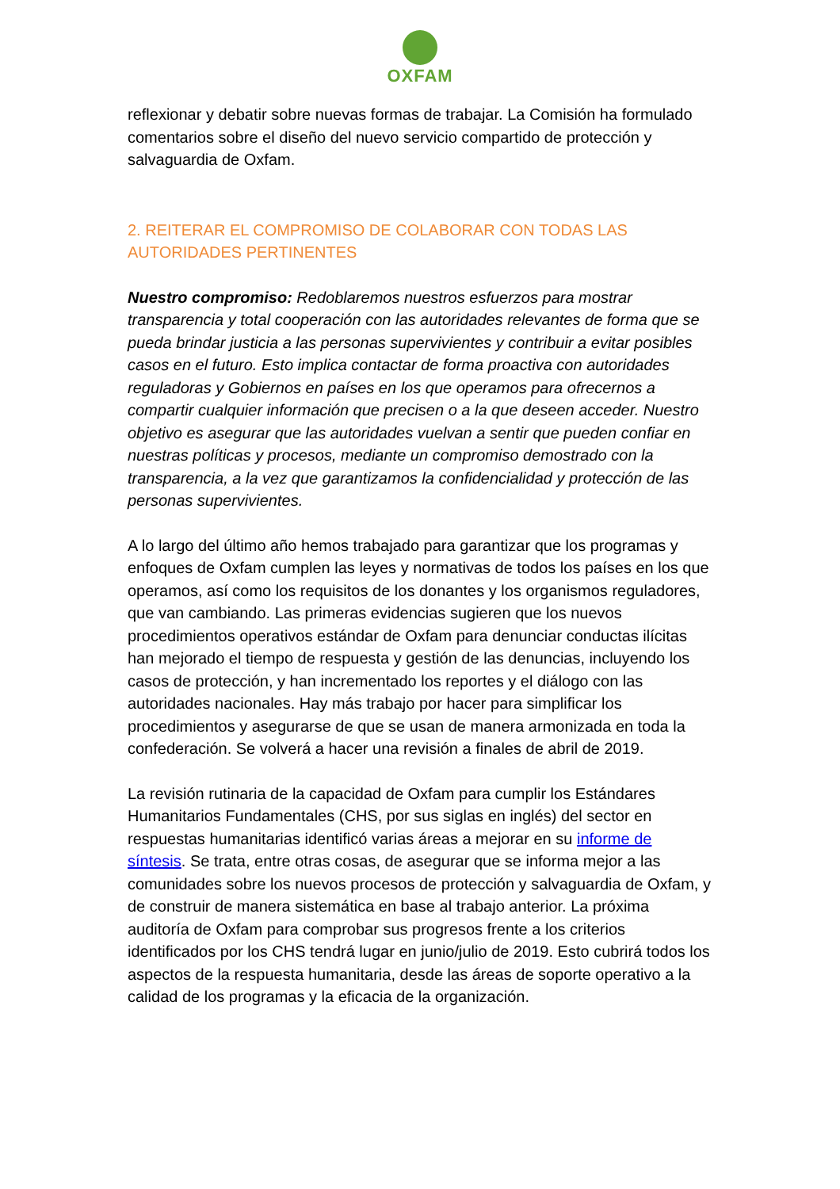OXFAM
reflexionar y debatir sobre nuevas formas de trabajar. La Comisión ha formulado comentarios sobre el diseño del nuevo servicio compartido de protección y salvaguardia de Oxfam.
2. REITERAR EL COMPROMISO DE COLABORAR CON TODAS LAS AUTORIDADES PERTINENTES
Nuestro compromiso: Redoblaremos nuestros esfuerzos para mostrar transparencia y total cooperación con las autoridades relevantes de forma que se pueda brindar justicia a las personas supervivientes y contribuir a evitar posibles casos en el futuro. Esto implica contactar de forma proactiva con autoridades reguladoras y Gobiernos en países en los que operamos para ofrecernos a compartir cualquier información que precisen o a la que deseen acceder. Nuestro objetivo es asegurar que las autoridades vuelvan a sentir que pueden confiar en nuestras políticas y procesos, mediante un compromiso demostrado con la transparencia, a la vez que garantizamos la confidencialidad y protección de las personas supervivientes.
A lo largo del último año hemos trabajado para garantizar que los programas y enfoques de Oxfam cumplen las leyes y normativas de todos los países en los que operamos, así como los requisitos de los donantes y los organismos reguladores, que van cambiando. Las primeras evidencias sugieren que los nuevos procedimientos operativos estándar de Oxfam para denunciar conductas ilícitas han mejorado el tiempo de respuesta y gestión de las denuncias, incluyendo los casos de protección, y han incrementado los reportes y el diálogo con las autoridades nacionales. Hay más trabajo por hacer para simplificar los procedimientos y asegurarse de que se usan de manera armonizada en toda la confederación. Se volverá a hacer una revisión a finales de abril de 2019.
La revisión rutinaria de la capacidad de Oxfam para cumplir los Estándares Humanitarios Fundamentales (CHS, por sus siglas en inglés) del sector en respuestas humanitarias identificó varias áreas a mejorar en su informe de síntesis. Se trata, entre otras cosas, de asegurar que se informa mejor a las comunidades sobre los nuevos procesos de protección y salvaguardia de Oxfam, y de construir de manera sistemática en base al trabajo anterior. La próxima auditoría de Oxfam para comprobar sus progresos frente a los criterios identificados por los CHS tendrá lugar en junio/julio de 2019. Esto cubrirá todos los aspectos de la respuesta humanitaria, desde las áreas de soporte operativo a la calidad de los programas y la eficacia de la organización.